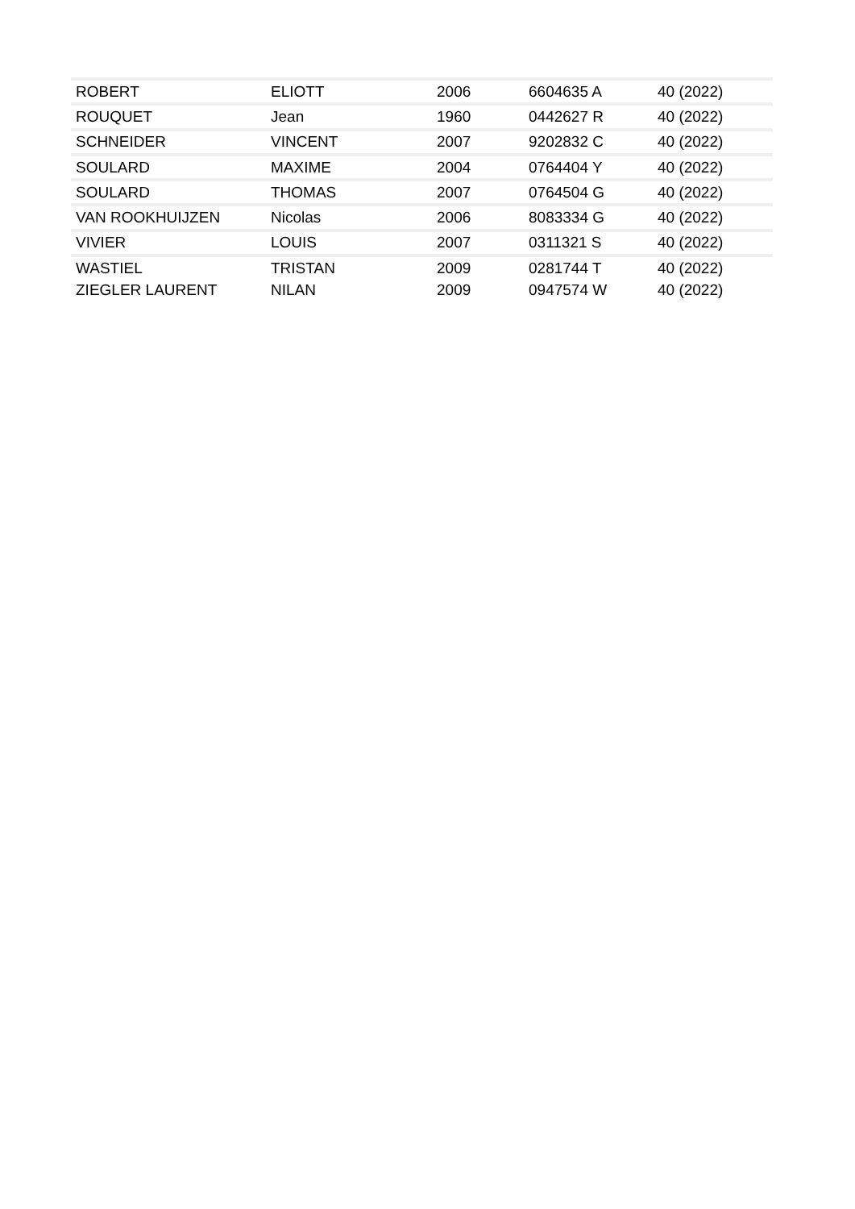| ROBERT | ELIOTT | 2006 | 6604635 A | 40 (2022) |
| ROUQUET | Jean | 1960 | 0442627 R | 40 (2022) |
| SCHNEIDER | VINCENT | 2007 | 9202832 C | 40 (2022) |
| SOULARD | MAXIME | 2004 | 0764404 Y | 40 (2022) |
| SOULARD | THOMAS | 2007 | 0764504 G | 40 (2022) |
| VAN ROOKHUIJZEN | Nicolas | 2006 | 8083334 G | 40 (2022) |
| VIVIER | LOUIS | 2007 | 0311321 S | 40 (2022) |
| WASTIEL | TRISTAN | 2009 | 0281744 T | 40 (2022) |
| ZIEGLER LAURENT | NILAN | 2009 | 0947574 W | 40 (2022) |